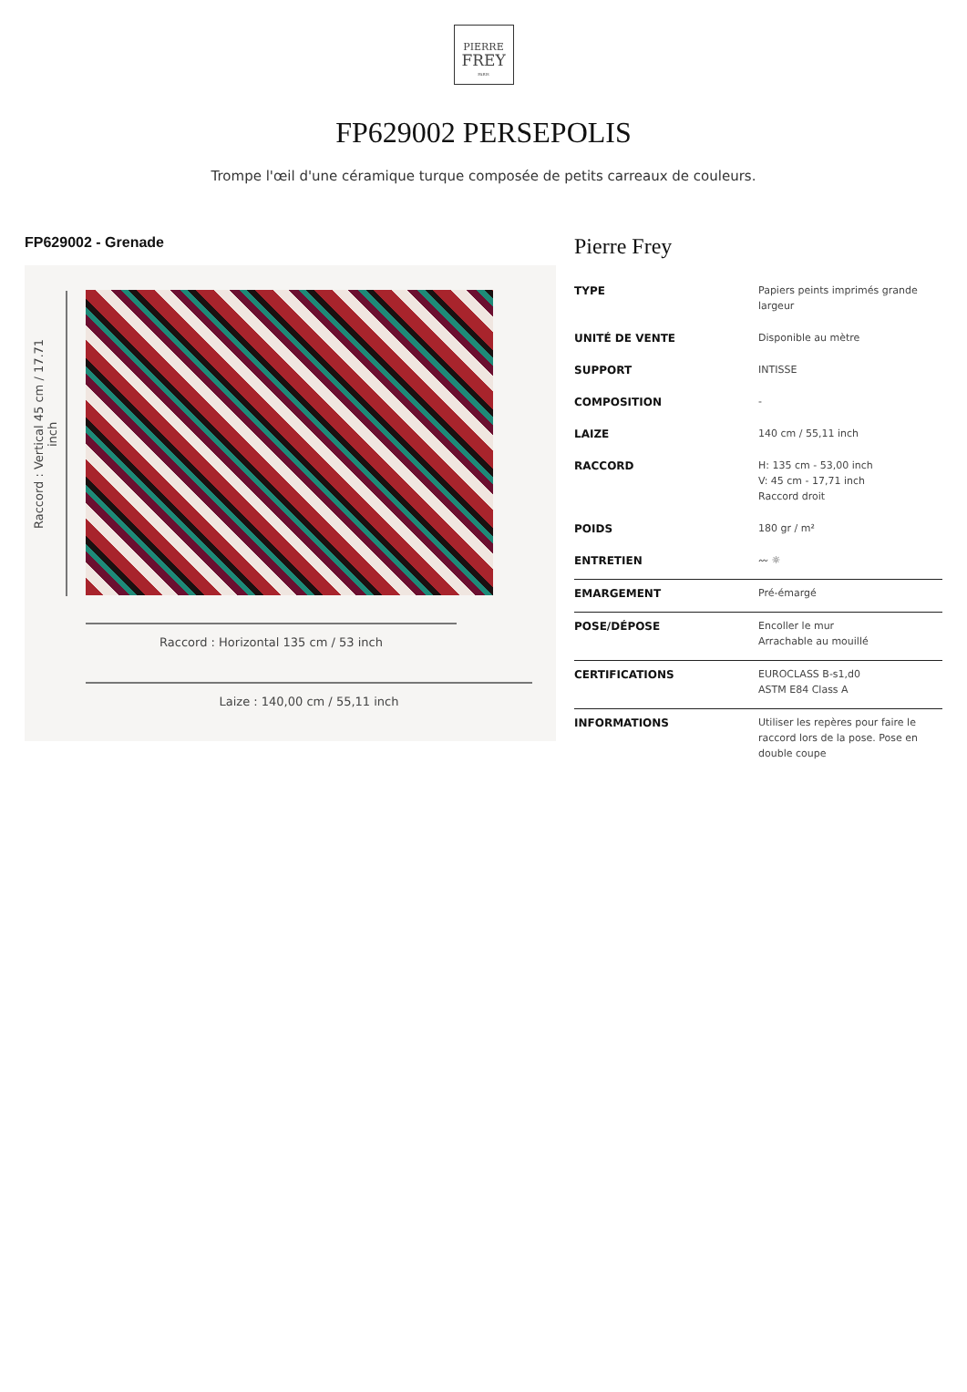PIERRE
FREY
PARIS
FP629002 PERSEPOLIS
Trompe l'œil d'une céramique turque composée de petits carreaux de couleurs.
FP629002 - Grenade
Raccord : Vertical 45 cm / 17.71 inch
Raccord : Horizontal 135 cm / 53 inch
Laize : 140,00 cm / 55,11 inch
Pierre Frey
| TYPE | Papiers peints imprimés grande largeur |
| UNITÉ DE VENTE | Disponible au mètre |
| SUPPORT | INTISSE |
| COMPOSITION | - |
| LAIZE | 140 cm / 55,11 inch |
| RACCORD | H: 135 cm - 53,00 inch V: 45 cm - 17,71 inch Raccord droit |
| POIDS | 180 gr / m² |
| ENTRETIEN | 〰 ☼ |
| EMARGEMENT | Pré-émargé |
| POSE/DÉPOSE | Encoller le mur Arrachable au mouillé |
| CERTIFICATIONS | EUROCLASS B-s1,d0 ASTM E84 Class A |
| INFORMATIONS | Utiliser les repères pour faire le raccord lors de la pose. Pose en double coupe |